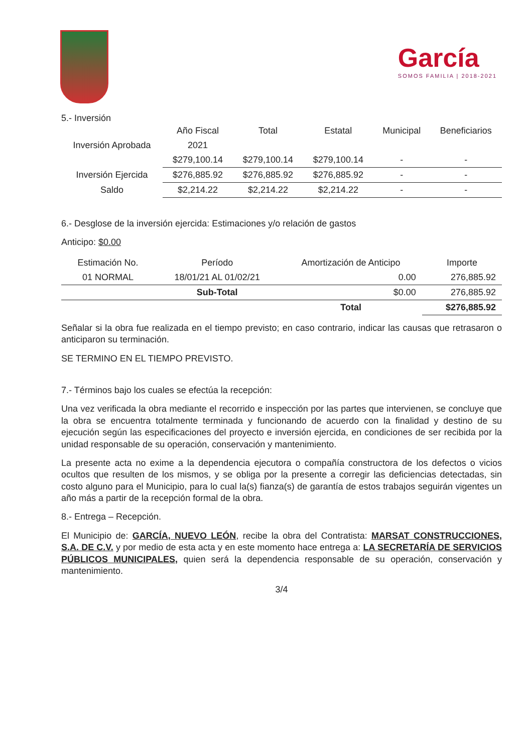García
SOMOS FAMILIA | 2018-2021
5.- Inversión
| | Año Fiscal | Total | Estatal | Municipal | Beneficiarios |
| --- | --- | --- | --- | --- | --- |
| Inversión Aprobada | 2021 | | | | |
| | $279,100.14 | $279,100.14 | $279,100.14 | - | - |
| Inversión Ejercida | $276,885.92 | $276,885.92 | $276,885.92 | - | - |
| Saldo | $2,214.22 | $2,214.22 | $2,214.22 | - | - |
6.- Desglose de la inversión ejercida: Estimaciones y/o relación de gastos
Anticipo: $0.00
| Estimación No. | Período | Amortización de Anticipo | Importe |
| --- | --- | --- | --- |
| 01 NORMAL | 18/01/21 AL 01/02/21 | 0.00 | 276,885.92 |
| | Sub-Total | $0.00 | 276,885.92 |
| | | Total | $276,885.92 |
Señalar si la obra fue realizada en el tiempo previsto; en caso contrario, indicar las causas que retrasaron o anticiparon su terminación.
SE TERMINO EN EL TIEMPO PREVISTO.
7.- Términos bajo los cuales se efectúa la recepción:
Una vez verificada la obra mediante el recorrido e inspección por las partes que intervienen, se concluye que la obra se encuentra totalmente terminada y funcionando de acuerdo con la finalidad y destino de su ejecución según las especificaciones del proyecto e inversión ejercida, en condiciones de ser recibida por la unidad responsable de su operación, conservación y mantenimiento.
La presente acta no exime a la dependencia ejecutora o compañía constructora de los defectos o vicios ocultos que resulten de los mismos, y se obliga por la presente a corregir las deficiencias detectadas, sin costo alguno para el Municipio, para lo cual la(s) fianza(s) de garantía de estos trabajos seguirán vigentes un año más a partir de la recepción formal de la obra.
8.- Entrega – Recepción.
El Municipio de: GARCÍA, NUEVO LEÓN, recibe la obra del Contratista: MARSAT CONSTRUCCIONES, S.A. DE C.V. y por medio de esta acta y en este momento hace entrega a: LA SECRETARÍA DE SERVICIOS PÚBLICOS MUNICIPALES, quien será la dependencia responsable de su operación, conservación y mantenimiento.
3/4